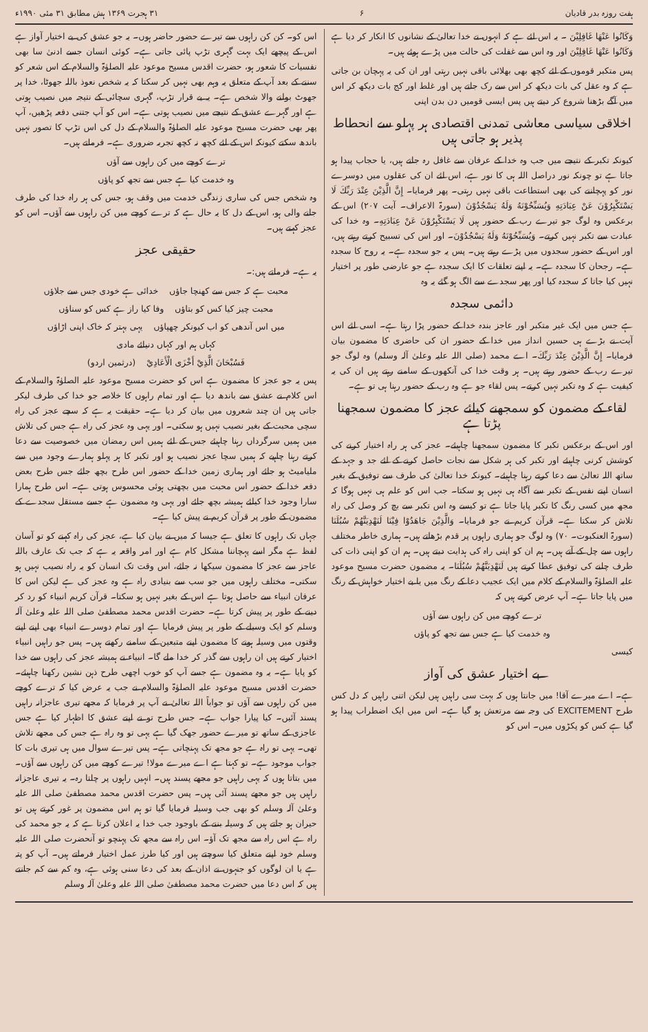ہفت روزہ بدر قادیان ۶ ۳۱ ہجرت ۱۳۶۹ ہش مطابق ۳۱ مئی ۱۹۹۰ء
وَكَانُوا عَنْهَا غَافِلِيْنَ ۔ یہ اس لئے ہے کہ انہوں نے خدا تعالیٰ کے نشانوں کا انکار کر دیا ہے وَكَانُوا عَنْهَا غَافِلِيْنَ اور وہ اس سے غفلت کی حالت میں پڑے ہوئے ہیں۔
پس متکبر قوموں کے لئے کچھ بھی بھلائی باقی نہیں رہتی اور ان کی یہ پہچان بن جاتی ہے کہ وہ عقل کی بات دیکھ کر اس سے رک جاتے ہیں اور غلط اور کج بات دیکھ کر اس میں آگے بڑھنا شروع کر دیتے ہیں پس ایسی قومیں دن بدن اپنی
اخلاقی سیاسی معاشی تمدنی اقتصادی ہر پہلو سے انحطاط پذیر ہو جاتی ہیں
کیونکہ تکبر کے نتیجے میں جب وہ خدا کے عرفان سے غافل رہ جاتے ہیں، یا حجاب پیدا ہو جاتا ہے تو چونکہ نور دراصل اللہ ہی کا نور ہے، اس لئے ان کی عقلوں میں دوسرے نور کو پہچاننے کی بھی استطاعت باقی نہیں رہتی۔ پھر فرمایا۔ إِنَّ الَّذِيْنَ عِنْدَ رَبِّكَ لَا يَسْتَكْبِرُوْنَ عَنْ عِبَادَتِهِ وَيُسَبِّحُوْنَهُ وَلَهُ يَسْجُدُوْنَ (سورۃ الاعراف۔ آیت ۲۰۷) اس کے برعکس وہ لوگ جو تیرے رب کے حضور ہیں لَا يَسْتَكْبِرُوْنَ عَنْ عِبَادَتِهِ۔ وہ خدا کی عبادت سے تکبر نہیں کرتے۔ وَيُسَبِّحُوْنَهُ وَلَهُ يَسْجُدُوْنَ۔ اور اس کی تسبیح کرتے رہتے ہیں، اور اس کے حضور سجدوں میں پڑے رہتے ہیں۔ پس یہ جو سجدہ ہے۔ یہ روح کا سجدہ ہے۔ رجحان کا سجدہ ہے۔ یہ اپنے تعلقات کا ایک سجدہ ہے جو عارضی طور پر اختیار نہیں کیا جاتا کہ سجدہ کیا اور پھر سجدے سے الگ ہو گئے یہ وہ
دائمی سجدہ
ہے جس میں ایک غیر متکبر اور عاجز بندہ خدا کے حضور پڑا رہتا ہے۔ اسی لئے اس آیت نے بڑے ہی حسین انداز میں خدا کے حضور ان کی حاضری کا مضمون بیان فرمایا۔ إِنَّ الَّذِيْنَ عِنْدَ رَبِّكَ۔ اے محمد (صلی اللہ علیہ وعلیٰ آلہ وسلم) وہ لوگ جو تیرے رب کے حضور رہتے ہیں۔ ہر وقت خدا کی آنکھوں کے سامنے رہتے ہیں ان کی یہ کیفیت ہے کہ وہ تکبر نہیں کرتے۔ پس لقاء جو ہے وہ رب کے حضور رہنا ہی تو ہے۔
لقاء کے مضمون کو سمجھنے کیلئے عجز کا مضمون سمجھنا پڑتا ہے
اور اس کے برعکس تکبر کا مضمون سمجھنا چاہیئے۔ عجز کی ہر راہ اختیار کرنے کی کوشش کرنی چاہیئے اور تکبر کی ہر شکل سے نجات حاصل کرنے کے لئے جد و جہد کے ساتھ اللہ تعالیٰ سے دعا کرتے رہنا چاہیئے۔ کیونکہ خدا تعالیٰ کی طرف سے توفیق کے بغیر انسان اپنے نفس کے تکبر سے آگاہ ہی نہیں ہو سکتا۔ جب اس کو علم ہی نہیں ہوگا کہ مجھ میں کسی رنگ کا تکبر پایا جاتا ہے تو کیسے وہ اس تکبر سے بچ کر وصل کی راہ تلاش کر سکتا ہے۔ قرآن کریم نے جو فرمایا۔ وَالَّذِيْنَ جَاهَدُوْا فِيْنَا لَنَهْدِيَنَّهُمْ سُبُلَنَا (سورۃ العنکبوت۔ ۷۰) وہ لوگ جو ہماری راہوں پر قدم بڑھاتے ہیں۔ ہماری خاطر مختلف راہوں سے چل کے آتے ہیں۔ ہم ان کو اپنی راہ کی ہدایت دیتے ہیں۔ ہم ان کو اپنی ذات کی طرف چلنے کی توفیق عطا کرتے ہیں لَنَهْدِيَنَّهُمْ سُبُلَنَا۔ یہ مضمون حضرت مسیح موعود علیہ الصلوٰۃ والسلام کے کلام میں ایک عجیب دعا کے رنگ میں یا بے اختیار خواہش کے رنگ میں پایا جاتا ہے۔ آپ عرض کرتے ہیں کہ
ترے کوچے میں کن راہوں سے آؤں
وہ خدمت کیا ہے جس سے تجھ کو پاؤں
کیسی
بے اختیار عشق کی آواز
ہے۔ اے میرے آقا! میں جانتا ہوں کہ بہت سی راہیں ہیں لیکن اتنی راہیں کہ دل کس طرح EXCITEMENT کی وجہ سے مرتعش ہو گیا ہے۔ اس میں ایک اضطراب پیدا ہو گیا ہے کس کو پکڑوں میں۔ اس کو
اس کو۔ کن کن راہوں سے تیرے حضور حاضر ہوں۔ یہ جو عشق کی بے اختیار آواز ہے اس کے پیچھے ایک بہت گہری تڑپ پائی جاتی ہے۔ کوئی انسان جسے ادنیٰ سا بھی نفسیات کا شعور ہو، حضرت اقدس مسیح موعود علیہ الصلوٰۃ والسلام کے اس شعر کو سننے کے بعد آپ کے متعلق یہ وہم بھی نہیں کر سکتا کہ یہ شخص نعوذ باللہ جھوٹا، خدا پر جھوٹ بولنے والا شخص ہے۔ یہ بے قرار تڑپ، گہری سچائی کے نتیجہ میں نصیب ہوتی ہے اور گہرے عشق کے نتیجے میں نصیب ہوتی ہے۔ اس کو آپ جتنی دفعہ پڑھیں، آپ پھر بھی حضرت مسیح موعود علیہ الصلوٰۃ والسلام کے دل کی اس تڑپ کا تصور نہیں باندھ سکتے کیونکہ اس کے لئے کچھ نہ کچھ تجربہ ضروری ہے۔ فرماتے ہیں۔
ترے کوچے میں کن راہوں سے آؤں
وہ خدمت کیا ہے جس سے تجھ کو پاؤں
وہ شخص جس کی ساری زندگی خدمت میں وقف ہو، جس کی ہر راہ خدا کی طرف جانے والی ہو، اس کے دل کا یہ حال ہے کہ ترے کوچے میں کن راہوں سے آؤں۔ اس کو عجز کہتے ہیں۔
حقیقی عجز
یہ ہے۔ فرماتے ہیں:۔
محبت ہے کہ جس سے کھنچا جاؤں خدائی ہے خودی جس سے جلاؤں
محبت چیز کیا کس کو بتاؤں وفا کیا راز ہے کس کو سناؤں
میں اس آندھی کو اب کیونکر چھپاؤں یہی بہتر کہ خاک اپنی اڑاؤں
کہاں ہم اور کہاں دنیائے مادی
فَسُبْحَانَ الَّذِيْ أَخْزَى الْأَعَادِيْ (درثمین اردو)
پس یہ جو عجز کا مضمون ہے اس کو حضرت مسیح موعود علیہ الصلوٰۃ والسلام کے اس کلام نے عشق سے باندھ دیا ہے اور تمام راہوں کا خلاصہ جو خدا کی طرف لیکر جاتی ہیں ان چند شعروں میں بیان کر دیا ہے۔ حقیقت یہ ہے کہ سچے عجز کی راہ سچی محبت کے بغیر نصیب نہیں ہو سکتی۔ اور یہی وہ عجز کی راہ ہے جس کی تلاش میں ہمیں سرگرداں رہنا چاہیئے جس کے لئے ہمیں اس رمضان میں خصوصیت سے دعا کرتے رہنا چاہیے کہ ہمیں سچا عجز نصیب ہو اور تکبر کا ہر پہلو ہمارے وجود میں سے ملیامیٹ ہو جائے اور ہماری زمین خدا کے حضور اس طرح بچھ جائے جس طرح بعض دفعہ خدا کے حضور اس محبت میں بچھتی ہوئی محسوس ہوتی ہے۔ اس طرح ہمارا سارا وجود خدا کیلئے ہمیشہ بچھ جائے اور یہی وہ مضمون ہے جسے مستقل سجدے کے مضمون کے طور پر قرآن کریم نے پیش کیا ہے۔
جہاں تک راہوں کا تعلق ہے جیسا کہ میں نے بیان کیا ہے، عجز کی راہ کہنے کو تو آسان لفظ ہے مگر اسے پہچاننا مشکل کام ہے اور امر واقعہ یہ ہے کہ جب تک عارف باللہ عاجز سے عجز کا مضمون سیکھا نہ جائے، اس وقت تک انسان کو یہ راہ نصیب نہیں ہو سکتی۔ مختلف راہوں میں جو سب سے بنیادی راہ ہے وہ عجز کی ہے لیکن اس کا عرفان انبیاء سے حاصل ہوتا ہے اس کے بغیر نہیں ہو سکتا۔ قرآن کریم انبیاء کو رد کر دینے کے طور پر پیش کرتا ہے۔ حضرت اقدس محمد مصطفیٰ صلی اللہ علیہ وعلیٰ آلہ وسلم کو ایک وسیلے کے طور پر پیش فرمایا ہے اور تمام دوسرے انبیاء بھی اپنے اپنے وقتوں میں وسیلہ ہونے کا مضمون اپنے متبعین کے سامنے رکھتے ہیں۔ پس جو راہیں انبیاء اختیار کرتے ہیں ان راہوں سے گذر کر خدا ملے گا۔ انبیاء نے ہمیشہ عجز کی راہوں سے خدا کو پایا ہے۔ یہ وہ مضمون ہے جسے آپ کو خوب اچھی طرح ذہن نشین رکھنا چاہیئے۔ حضرت اقدس مسیح موعود علیہ الصلوٰۃ والسلام نے جب یہ عرض کیا کہ ترے کوچے میں کن راہوں سے آؤں تو جواباً اللہ تعالیٰ نے آپ پر فرمایا کہ مجھے تیری عاجزانہ راہیں پسند آئیں۔ کیا پیارا جواب ہے۔ جس طرح تو نے اپنے عشق کا اظہار کیا ہے جس عاجزی کے ساتھ تو میرے حضور جھک گیا ہے یہی تو وہ راہ ہے جس کی مجھے تلاش تھی۔ یہی تو راہ ہے جو مجھ تک پہنچاتی ہے۔ پس تیرے سوال میں ہی تیری بات کا جواب موجود ہے۔ تو کہتا ہے اے میرے مولا! تیرے کوچے میں کن راہوں سے آؤں۔ میں بتاتا ہوں کہ یہی راہیں جو مجھے پسند ہیں۔ انہیں راہوں پر چلتا رہ۔ یہ تیری عاجزانہ راہیں ہیں جو مجھے پسند آئی ہیں۔ پس حضرت اقدس محمد مصطفیٰ صلی اللہ علیہ وعلیٰ آلہ وسلم کو بھی جب وسیلہ فرمایا گیا تو ہم اس مضمون پر غور کرتے ہیں تو حیران ہو جاتے ہیں کہ وسیلہ بننے کے باوجود جب خدا یہ اعلان کرتا ہے کہ یہ جو محمد کی راہ ہے اس راہ سے مجھ تک آؤ۔ اس راہ سے مجھ تک پہنچو تو آنحضرت صلی اللہ علیہ وسلم خود اپنے متعلق کیا سوچتے ہیں اور کیا طرز عمل اختیار فرماتے ہیں۔ آپ کو پتہ ہے یا ان لوگوں کو جنہوں نے اذان کے بعد کی دعا سنی ہوئی ہے، وہ کم سے کم جانتے ہیں کہ اس دعا میں حضرت محمد مصطفیٰ صلی اللہ علیہ وعلیٰ آلہ وسلم